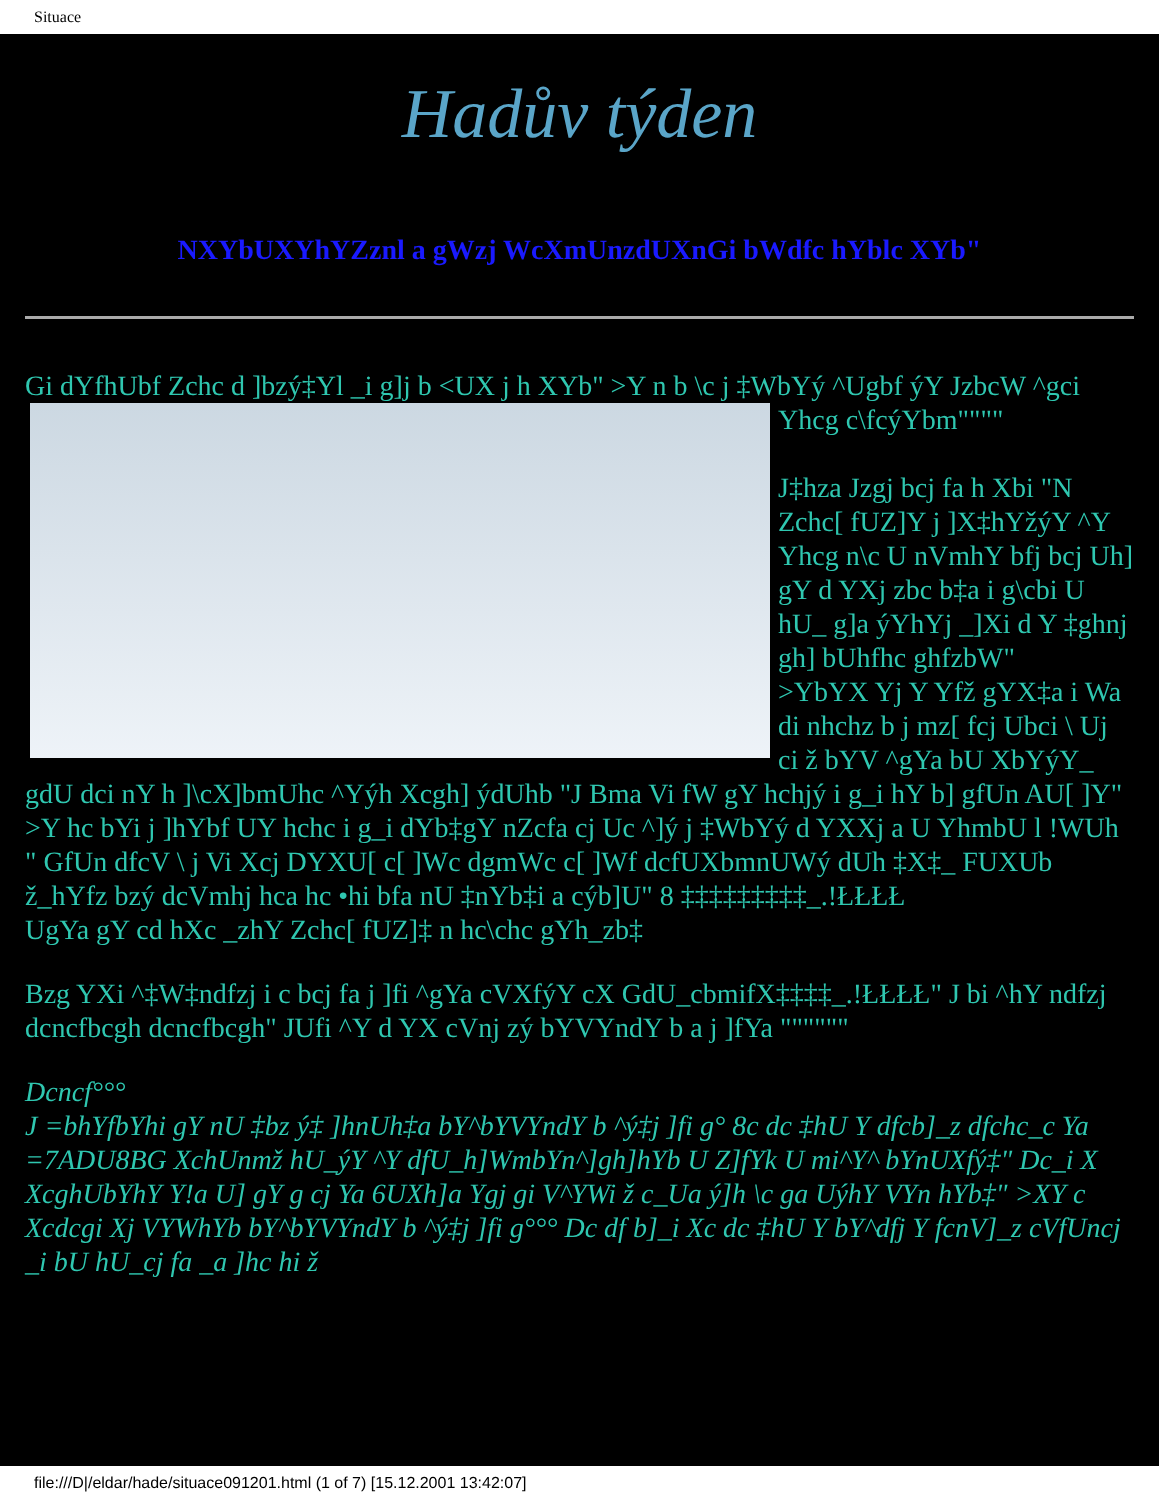Situace
Hadův týden
NXYbUXYhYZznl a gWzj WcXmUnzdUXnGi bWdfc hYblc XYb"
Gi dYfhUbf Zchc d ]bzý‡Yl _i g]j b <UX j h XYb" >Y n b \c j ‡WbYý ^Ugbf ýY JzbcW ^gci Yhcg c\fcýYbm""""
J‡hza Jzgj bcj fa h Xbi "N Zchc[ fUZ]Y j ]X‡hYžýY ^Y Yhcg n\c U nVmhY bfj bcj Uh] gY d YXj zbc b‡a i g\cbi U hU_ g]a ýYhYj _]Xi d Y ‡ghnj gh] bUhfhc ghfzbW"
>YbYX Yj Y Yfž gYX‡a i Wa di nhchz b j mz[ fcj Ubci \ Uj ci ž bYV ^gYa bU XbYýY_ gdU dci nY h ]\cX]bmUhc ^Yýh Xcgh] ýdUhb "J Bma Vi fW gY hchjý i g_i hY b] gfUn AU[ ]Y" >Y hc bYi j ]hYbf UY hchc i g_i dYb‡gY nZcfa cj Uc ^]ý j ‡WbYý d YXXj a U YhmbU l !WUh " GfUn dfcV \ j Vi Xcj DYXU[ c[ ]Wc dgmWc c[ ]Wf dcfUXbmnUWý dUh ‡X‡_ FUXUb ž_hYfz bzý dcVmhj hca hc •hi bfa nU ‡nYb‡i a cýb]U" 8 ‡‡‡‡‡‡‡‡‡_.!ŁŁŁŁ
UgYa gY cd hXc _zhY Zchc[ fUZ]‡ n hc\chc gYh_zb‡
Bzg YXi ^‡W‡ndfzj i c bcj fa j ]fi ^gYa cVXfýY cX GdU_cbmifX‡‡‡‡_.!ŁŁŁŁ" J bi ^hY ndfzj dcncfbcgh dcncfbcgh" JUfi ^Y d YX cVnj zý bYVYndY b a j ]fYa """"""
Dcncf°°°
J =bhYfbYhi gY nU ‡bz ý‡ ]hnUh‡a bY^bYVYndY b ^ý‡j ]fi g° 8c dc ‡hU Y dfcb]_z dfchc_c Ya =7ADU8BG XchUnmž hU_ýY ^Y dfU_h]WmbYn^]gh]hYb U Z]fYk U mi^Y^ bYnUXfý‡" Dc_i X XcghUbYhY Y!a U] gY g cj Ya 6UXh]a Ygj gi V^YWi ž c_Ua ý]h \c ga UýhY VYn hYb‡" >XY c Xcdcgi Xj VYWhYb bY^bYVYndY b ^ý‡j ]fi g°°° Dc df b]_i Xc dc ‡hU Y bY^dfj Y fcnV]_z cVfUncj _i bU hU_cj fa _a ]hc hi ž
file:///D|/eldar/hade/situace091201.html (1 of 7) [15.12.2001 13:42:07]